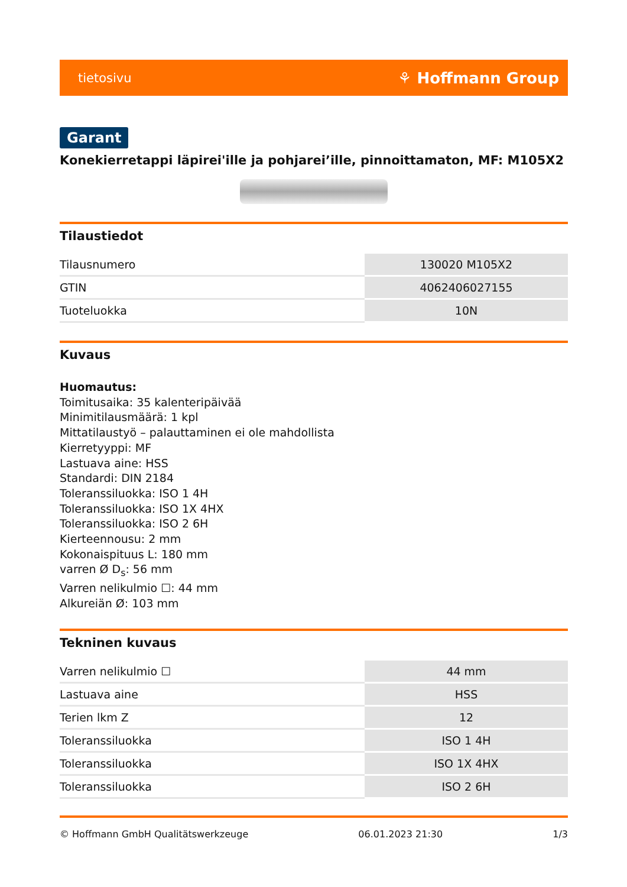tietosivu ⚘ Hoffmann Group
Garant
Konekierretappi läpirei'ille ja pohjarei’ille, pinnoittamaton, MF: M105X2
Tilaustiedot
| Tilausnumero | 130020 M105X2 |
| GTIN | 4062406027155 |
| Tuoteluokka | 10N |
Kuvaus
Huomautus:
Toimitusaika: 35 kalenteripäivää
Minimitilausmäärä: 1 kpl
Mittatilaustyö – palauttaminen ei ole mahdollista
Kierretyyppi: MF
Lastuava aine: HSS
Standardi: DIN 2184
Toleranssiluokka: ISO 1 4H
Toleranssiluokka: ISO 1X 4HX
Toleranssiluokka: ISO 2 6H
Kierteennousu: 2 mm
Kokonaispituus L: 180 mm
varren Ø D<sub>s</sub>: 56 mm
Varren nelikulmio ☐: 44 mm
Alkureiän Ø: 103 mm
Tekninen kuvaus
| Varren nelikulmio ☐ | 44 mm |
| Lastuava aine | HSS |
| Terien lkm Z | 12 |
| Toleranssiluokka | ISO 1 4H |
| Toleranssiluokka | ISO 1X 4HX |
| Toleranssiluokka | ISO 2 6H |
© Hoffmann GmbH Qualitätswerkzeuge 06.01.2023 21:30 1/3